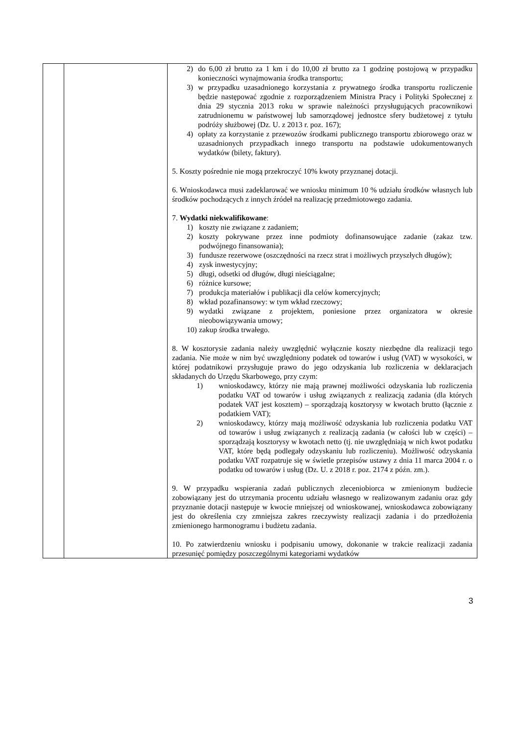| | | 2) do 6,00 zł brutto za 1 km i do 10,00 zł brutto za 1 godzinę postojową w przypadku konieczności wynajmowania środka transportu; 3) w przypadku uzasadnionego korzystania z prywatnego środka transportu rozliczenie będzie następować zgodnie z rozporządzeniem Ministra Pracy i Polityki Społecznej z dnia 29 stycznia 2013 roku w sprawie należności przysługujących pracownikowi zatrudnionemu w państwowej lub samorządowej jednostce sfery budżetowej z tytułu podróży służbowej (Dz. U. z 2013 r. poz. 167); 4) opłaty za korzystanie z przewozów środkami publicznego transportu zbiorowego oraz w uzasadnionych przypadkach innego transportu na podstawie udokumentowanych wydatków (bilety, faktury). 5. Koszty pośrednie nie mogą przekroczyć 10% kwoty przyznanej dotacji. 6. Wnioskodawca musi zadeklarować we wniosku minimum 10 % udziału środków własnych lub środków pochodzących z innych źródeł na realizację przedmiotowego zadania. 7. Wydatki niekwalifikowane : 1) koszty nie związane z zadaniem; 2) koszty pokrywane przez inne podmioty dofinansowujące zadanie (zakaz tzw. podwójnego finansowania); 3) fundusze rezerwowe (oszczędności na rzecz strat i możliwych przyszłych długów); 4) zysk inwestycyjny; 5) długi, odsetki od długów, długi nieściągalne; 6) różnice kursowe; 7) produkcja materiałów i publikacji dla celów komercyjnych; 8) wkład pozafinansowy: w tym wkład rzeczowy; 9) wydatki związane z projektem, poniesione przez organizatora w okresie nieobowiązywania umowy; 10) zakup środka trwałego. 8. W kosztorysie zadania należy uwzględnić wyłącznie koszty niezbędne dla realizacji tego zadania. Nie może w nim być uwzględniony podatek od towarów i usług (VAT) w wysokości, w której podatnikowi przysługuje prawo do jego odzyskania lub rozliczenia w deklaracjach składanych do Urzędu Skarbowego, przy czym: 1) wnioskodawcy, którzy nie mają prawnej możliwości odzyskania lub rozliczenia podatku VAT od towarów i usług związanych z realizacją zadania (dla których podatek VAT jest kosztem) – sporządzają kosztorysy w kwotach brutto (łącznie z podatkiem VAT); 2) wnioskodawcy, którzy mają możliwość odzyskania lub rozliczenia podatku VAT od towarów i usług związanych z realizacją zadania (w całości lub w części) – sporządzają kosztorysy w kwotach netto (tj. nie uwzględniają w nich kwot podatku VAT, które będą podlegały odzyskaniu lub rozliczeniu). Możliwość odzyskania podatku VAT rozpatruje się w świetle przepisów ustawy z dnia 11 marca 2004 r. o podatku od towarów i usług (Dz. U. z 2018 r. poz. 2174 z późn. zm.). 9. W przypadku wspierania zadań publicznych zleceniobiorca w zmienionym budżecie zobowiązany jest do utrzymania procentu udziału własnego w realizowanym zadaniu oraz gdy przyznanie dotacji następuje w kwocie mniejszej od wnioskowanej, wnioskodawca zobowiązany jest do określenia czy zmniejsza zakres rzeczywisty realizacji zadania i do przedłożenia zmienionego harmonogramu i budżetu zadania. 10. Po zatwierdzeniu wniosku i podpisaniu umowy, dokonanie w trakcie realizacji zadania przesunięć pomiędzy poszczególnymi kategoriami wydatków |
3